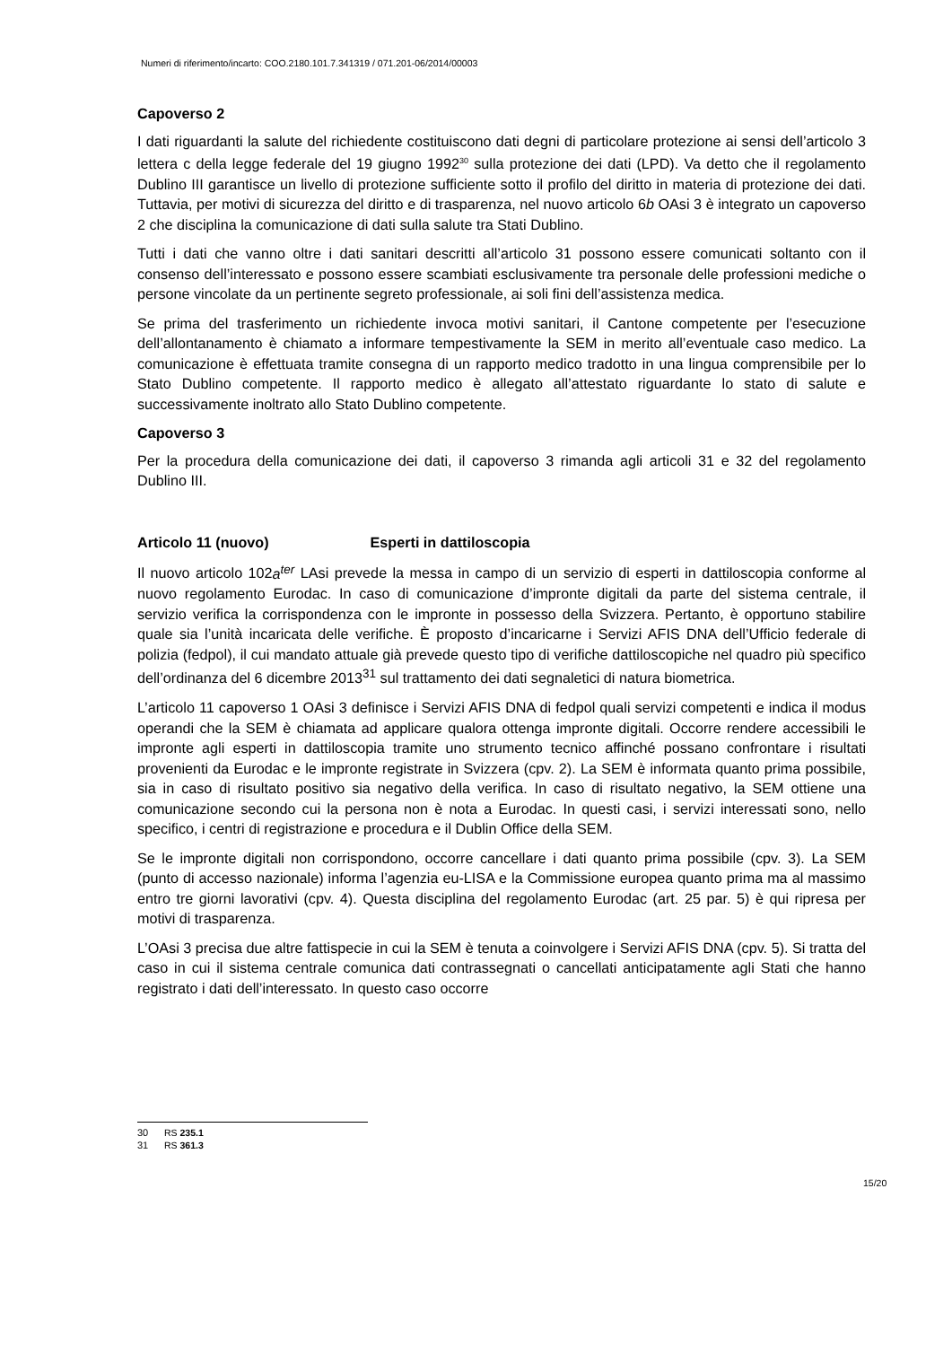Numeri di riferimento/incarto: COO.2180.101.7.341319 / 071.201-06/2014/00003
Capoverso 2
I dati riguardanti la salute del richiedente costituiscono dati degni di particolare protezione ai sensi dell’articolo 3 lettera c della legge federale del 19 giugno 1992<sup>30</sup> sulla protezione dei dati (LPD). Va detto che il regolamento Dublino III garantisce un livello di protezione sufficiente sotto il profilo del diritto in materia di protezione dei dati. Tuttavia, per motivi di sicurezza del diritto e di trasparenza, nel nuovo articolo 6b OAsi 3 è integrato un capoverso 2 che disciplina la comunicazione di dati sulla salute tra Stati Dublino.
Tutti i dati che vanno oltre i dati sanitari descritti all’articolo 31 possono essere comunicati soltanto con il consenso dell’interessato e possono essere scambiati esclusivamente tra personale delle professioni mediche o persone vincolate da un pertinente segreto professionale, ai soli fini dell’assistenza medica.
Se prima del trasferimento un richiedente invoca motivi sanitari, il Cantone competente per l’esecuzione dell’allontanamento è chiamato a informare tempestivamente la SEM in merito all’eventuale caso medico. La comunicazione è effettuata tramite consegna di un rapporto medico tradotto in una lingua comprensibile per lo Stato Dublino competente. Il rapporto medico è allegato all’attestato riguardante lo stato di salute e successivamente inoltrato allo Stato Dublino competente.
Capoverso 3
Per la procedura della comunicazione dei dati, il capoverso 3 rimanda agli articoli 31 e 32 del regolamento Dublino III.
Articolo 11 (nuovo) Esperti in dattiloscopia
Il nuovo articolo 102a<sup>ter</sup> LAsi prevede la messa in campo di un servizio di esperti in dattiloscopia conforme al nuovo regolamento Eurodac. In caso di comunicazione d’impronte digitali da parte del sistema centrale, il servizio verifica la corrispondenza con le impronte in possesso della Svizzera. Pertanto, è opportuno stabilire quale sia l’unità incaricata delle verifiche. È proposto d’incaricarne i Servizi AFIS DNA dell’Ufficio federale di polizia (fedpol), il cui mandato attuale già prevede questo tipo di verifiche dattiloscopiche nel quadro più specifico dell’ordinanza del 6 dicembre 2013<sup>31</sup> sul trattamento dei dati segnaletici di natura biometrica.
L’articolo 11 capoverso 1 OAsi 3 definisce i Servizi AFIS DNA di fedpol quali servizi competenti e indica il modus operandi che la SEM è chiamata ad applicare qualora ottenga impronte digitali. Occorre rendere accessibili le impronte agli esperti in dattiloscopia tramite uno strumento tecnico affinché possano confrontare i risultati provenienti da Eurodac e le impronte registrate in Svizzera (cpv. 2). La SEM è informata quanto prima possibile, sia in caso di risultato positivo sia negativo della verifica. In caso di risultato negativo, la SEM ottiene una comunicazione secondo cui la persona non è nota a Eurodac. In questi casi, i servizi interessati sono, nello specifico, i centri di registrazione e procedura e il Dublin Office della SEM.
Se le impronte digitali non corrispondono, occorre cancellare i dati quanto prima possibile (cpv. 3). La SEM (punto di accesso nazionale) informa l’agenzia eu-LISA e la Commissione europea quanto prima ma al massimo entro tre giorni lavorativi (cpv. 4). Questa disciplina del regolamento Eurodac (art. 25 par. 5) è qui ripresa per motivi di trasparenza.
L’OAsi 3 precisa due altre fattispecie in cui la SEM è tenuta a coinvolgere i Servizi AFIS DNA (cpv. 5). Si tratta del caso in cui il sistema centrale comunica dati contrassegnati o cancellati anticipatamente agli Stati che hanno registrato i dati dell’interessato. In questo caso occorre
30 RS 235.1
31 RS 361.3
15/20